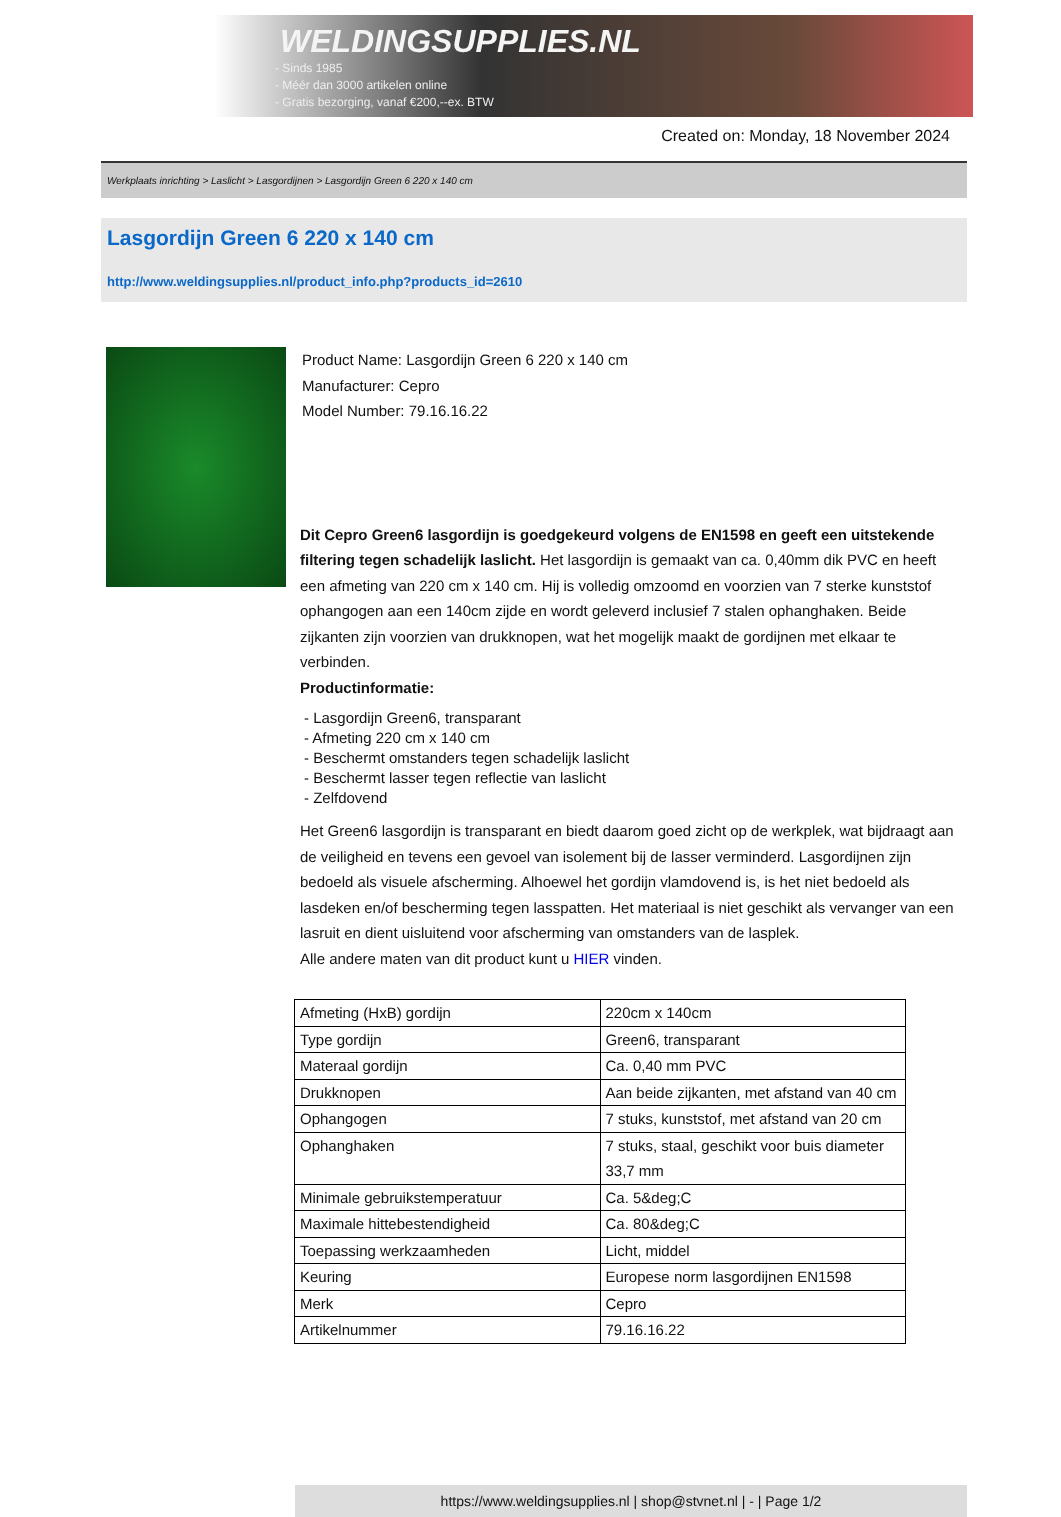WELDINGSUPPLIES.NL
- Sinds 1985
- Méér dan 3000 artikelen online
- Gratis bezorging, vanaf €200,--ex. BTW
Created on: Monday, 18 November 2024
Werkplaats inrichting > Laslicht > Lasgordijnen > Lasgordijn Green 6 220 x 140 cm
Lasgordijn Green 6 220 x 140 cm
http://www.weldingsupplies.nl/product_info.php?products_id=2610
Product Name: Lasgordijn Green 6 220 x 140 cm
Manufacturer: Cepro
Model Number: 79.16.16.22
Dit Cepro Green6 lasgordijn is goedgekeurd volgens de EN1598 en geeft een uitstekende filtering tegen schadelijk laslicht. Het lasgordijn is gemaakt van ca. 0,40mm dik PVC en heeft een afmeting van 220 cm x 140 cm. Hij is volledig omzoomd en voorzien van 7 sterke kunststof ophangogen aan een 140cm zijde en wordt geleverd inclusief 7 stalen ophanghaken. Beide zijkanten zijn voorzien van drukknopen, wat het mogelijk maakt de gordijnen met elkaar te verbinden.
Productinformatie:
- Lasgordijn Green6, transparant
- Afmeting 220 cm x 140 cm
- Beschermt omstanders tegen schadelijk laslicht
- Beschermt lasser tegen reflectie van laslicht
- Zelfdovend
Het Green6 lasgordijn is transparant en biedt daarom goed zicht op de werkplek, wat bijdraagt aan de veiligheid en tevens een gevoel van isolement bij de lasser verminderd. Lasgordijnen zijn bedoeld als visuele afscherming. Alhoewel het gordijn vlamdovend is, is het niet bedoeld als lasdeken en/of bescherming tegen lasspatten. Het materiaal is niet geschikt als vervanger van een lasruit en dient uisluitend voor afscherming van omstanders van de lasplek.
Alle andere maten van dit product kunt u HIER vinden.
| Afmeting (HxB) gordijn | 220cm x 140cm |
| Type gordijn | Green6, transparant |
| Materaal gordijn | Ca. 0,40 mm PVC |
| Drukknopen | Aan beide zijkanten, met afstand van 40 cm |
| Ophangogen | 7 stuks, kunststof, met afstand van 20 cm |
| Ophanghaken | 7 stuks, staal, geschikt voor buis diameter 33,7 mm |
| Minimale gebruikstemperatuur | Ca. 5&deg;C |
| Maximale hittebestendigheid | Ca. 80&deg;C |
| Toepassing werkzaamheden | Licht, middel |
| Keuring | Europese norm lasgordijnen EN1598 |
| Merk | Cepro |
| Artikelnummer | 79.16.16.22 |
https://www.weldingsupplies.nl | shop@stvnet.nl | - | Page 1/2